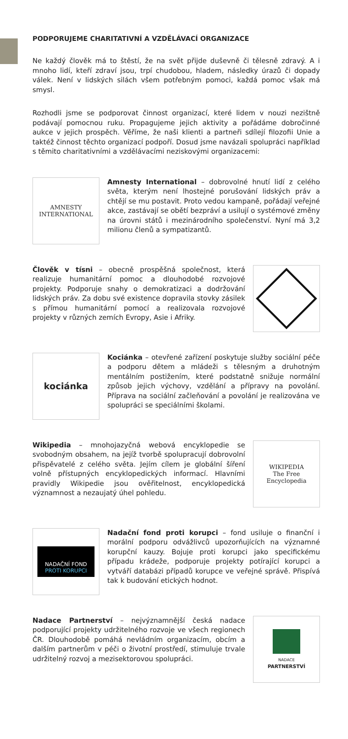PODPORUJEME CHARITATIVNÍ A VZDĚLÁVACÍ ORGANIZACE
Ne každý člověk má to štěstí, že na svět přijde duševně či tělesně zdravý. A i mnoho lidí, kteří zdraví jsou, trpí chudobou, hladem, následky úrazů či dopady válek. Není v lidských silách všem potřebným pomoci, každá pomoc však má smysl.
Rozhodli jsme se podporovat činnost organizací, které lidem v nouzi nezištně podávají pomocnou ruku. Propagujeme jejich aktivity a pořádáme dobročinné aukce v jejich prospěch. Věříme, že naši klienti a partneři sdílejí filozofii Unie a taktéž činnost těchto organizací podpoří. Dosud jsme navázali spolupráci například s těmito charitativními a vzdělávacími neziskovými organizacemi:
AMNESTY
INTERNATIONAL
Amnesty International – dobrovolné hnutí lidí z celého světa, kterým není lhostejné porušování lidských práv a chtějí se mu postavit. Proto vedou kampaně, pořádají veřejné akce, zastávají se obětí bezpráví a usilují o systémové změny na úrovni států i mezinárodního společenství. Nyní má 3,2 milionu členů a sympatizantů.
Člověk v tísni – obecně prospěšná společnost, která realizuje humanitární pomoc a dlouhodobé rozvojové projekty. Podporuje snahy o demokratizaci a dodržování lidských práv. Za dobu své existence dopravila stovky zásilek s přímou humanitární pomocí a realizovala rozvojové projekty v různých zemích Evropy, Asie i Afriky.
kociánka
Kociánka – otevřené zařízení poskytuje služby sociální péče a podporu dětem a mládeži s tělesným a druhotným mentálním postižením, které podstatně snižuje normální způsob jejich výchovy, vzdělání a přípravy na povolání. Příprava na sociální začleňování a povolání je realizována ve spolupráci se speciálními školami.
Wikipedia – mnohojazyčná webová encyklopedie se svobodným obsahem, na jejíž tvorbě spolupracují dobrovolní přispěvatelé z celého světa. Jejím cílem je globální šíření volně přístupných encyklopedických informací. Hlavními pravidly Wikipedie jsou ověřitelnost, encyklopedická významnost a nezaujatý úhel pohledu.
WIKIPEDIA
The Free Encyclopedia
NADAČNÍ FOND
PROTI KORUPCI
Nadační fond proti korupci – fond usiluje o finanční i morální podporu odvážlivců upozorňujících na významné korupční kauzy. Bojuje proti korupci jako specifickému případu krádeže, podporuje projekty potírající korupci a vytváří databázi případů korupce ve veřejné správě. Přispívá tak k budování etických hodnot.
Nadace Partnerství – nejvýznamnější česká nadace podporující projekty udržitelného rozvoje ve všech regionech ČR. Dlouhodobě pomáhá nevládním organizacím, obcím a dalším partnerům v péči o životní prostředí, stimuluje trvale udržitelný rozvoj a mezisektorovou spolupráci.
NADACE
PARTNERSTVÍ